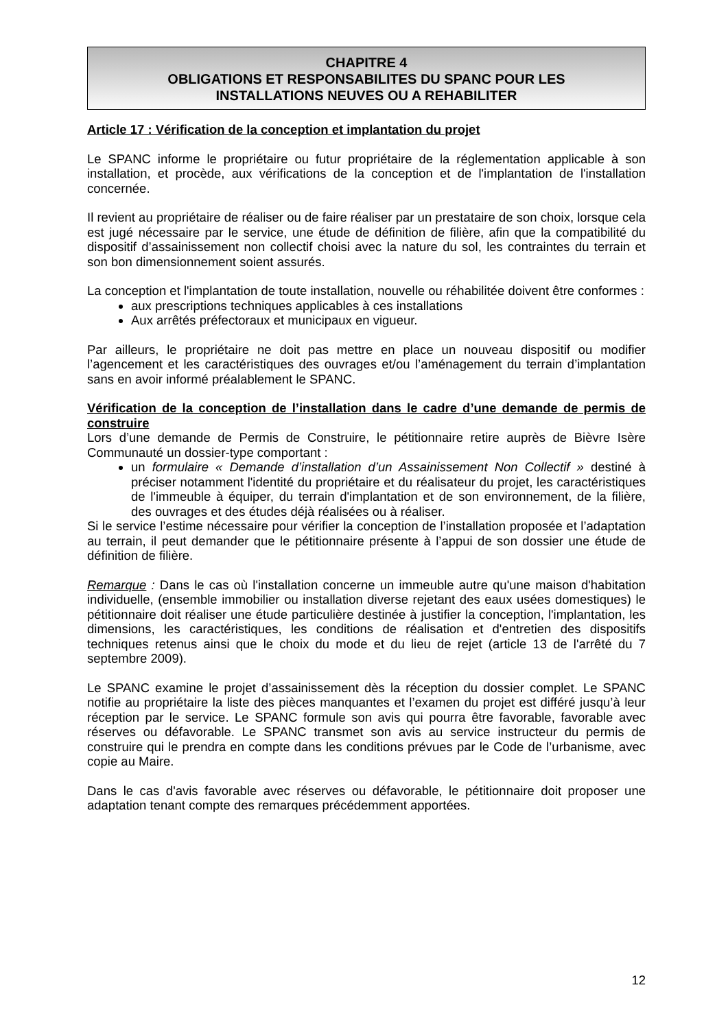CHAPITRE 4
OBLIGATIONS ET RESPONSABILITES DU SPANC POUR LES
INSTALLATIONS NEUVES OU A REHABILITER
Article 17 : Vérification de la conception et implantation du projet
Le SPANC informe le propriétaire ou futur propriétaire de la réglementation applicable à son installation, et procède, aux vérifications de la conception et de l'implantation de l'installation concernée.
Il revient au propriétaire de réaliser ou de faire réaliser par un prestataire de son choix, lorsque cela est jugé nécessaire par le service, une étude de définition de filière, afin que la compatibilité du dispositif d’assainissement non collectif choisi avec la nature du sol, les contraintes du terrain et son bon dimensionnement soient assurés.
La conception et l'implantation de toute installation, nouvelle ou réhabilitée doivent être conformes :
aux prescriptions techniques applicables à ces installations
Aux arrêtés préfectoraux et municipaux en vigueur.
Par ailleurs, le propriétaire ne doit pas mettre en place un nouveau dispositif ou modifier l’agencement et les caractéristiques des ouvrages et/ou l’aménagement du terrain d’implantation sans en avoir informé préalablement le SPANC.
Vérification de la conception de l’installation dans le cadre d’une demande de permis de construire
Lors d’une demande de Permis de Construire, le pétitionnaire retire auprès de Bièvre Isère Communauté un dossier-type comportant :
un formulaire « Demande d’installation d’un Assainissement Non Collectif » destiné à préciser notamment l'identité du propriétaire et du réalisateur du projet, les caractéristiques de l'immeuble à équiper, du terrain d'implantation et de son environnement, de la filière, des ouvrages et des études déjà réalisées ou à réaliser.
Si le service l’estime nécessaire pour vérifier la conception de l’installation proposée et l’adaptation au terrain, il peut demander que le pétitionnaire présente à l’appui de son dossier une étude de définition de filière.
Remarque : Dans le cas où l'installation concerne un immeuble autre qu'une maison d'habitation individuelle, (ensemble immobilier ou installation diverse rejetant des eaux usées domestiques) le pétitionnaire doit réaliser une étude particulière destinée à justifier la conception, l'implantation, les dimensions, les caractéristiques, les conditions de réalisation et d'entretien des dispositifs techniques retenus ainsi que le choix du mode et du lieu de rejet (article 13 de l'arrêté du 7 septembre 2009).
Le SPANC examine le projet d’assainissement dès la réception du dossier complet. Le SPANC notifie au propriétaire la liste des pièces manquantes et l’examen du projet est différé jusqu’à leur réception par le service. Le SPANC formule son avis qui pourra être favorable, favorable avec réserves ou défavorable. Le SPANC transmet son avis au service instructeur du permis de construire qui le prendra en compte dans les conditions prévues par le Code de l’urbanisme, avec copie au Maire.
Dans le cas d'avis favorable avec réserves ou défavorable, le pétitionnaire doit proposer une adaptation tenant compte des remarques précédemment apportées.
12